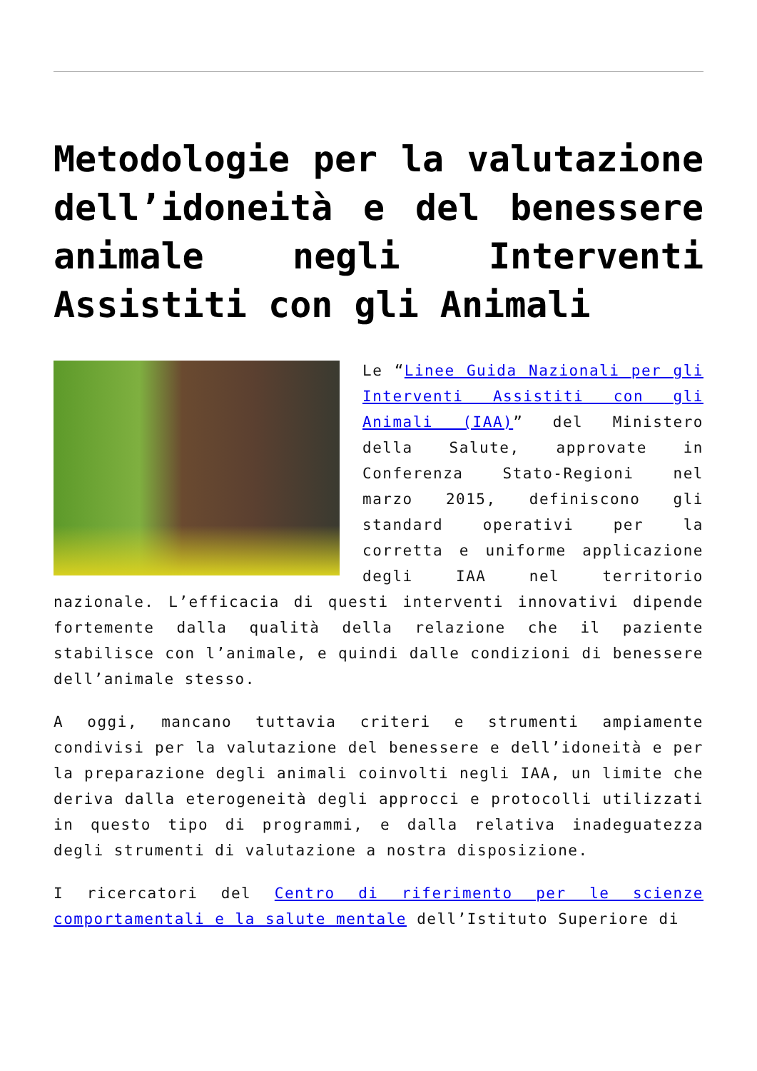Metodologie per la valutazione dell’idoneità e del benessere animale negli Interventi Assistiti con gli Animali
Le “Linee Guida Nazionali per gli Interventi Assistiti con gli Animali (IAA)” del Ministero della Salute, approvate in Conferenza Stato-Regioni nel marzo 2015, definiscono gli standard operativi per la corretta e uniforme applicazione degli IAA nel territorio nazionale. L’efficacia di questi interventi innovativi dipende fortemente dalla qualità della relazione che il paziente stabilisce con l’animale, e quindi dalle condizioni di benessere dell’animale stesso.
A oggi, mancano tuttavia criteri e strumenti ampiamente condivisi per la valutazione del benessere e dell’idoneità e per la preparazione degli animali coinvolti negli IAA, un limite che deriva dalla eterogeneità degli approcci e protocolli utilizzati in questo tipo di programmi, e dalla relativa inadeguatezza degli strumenti di valutazione a nostra disposizione.
I ricercatori del Centro di riferimento per le scienze comportamentali e la salute mentale dell’Istituto Superiore di